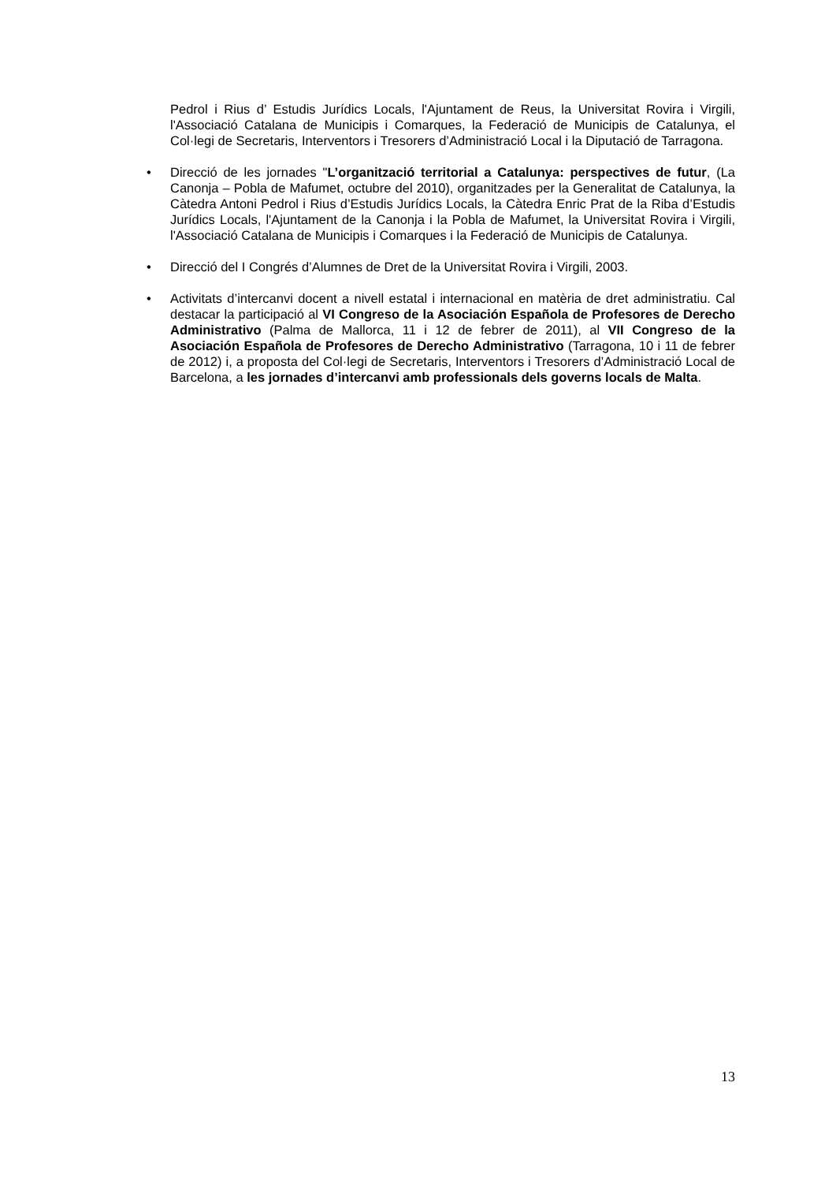Pedrol i Rius d’ Estudis Jurídics Locals, l'Ajuntament de Reus, la Universitat Rovira i Virgili, l'Associació Catalana de Municipis i Comarques, la Federació de Municipis de Catalunya, el Col·legi de Secretaris, Interventors i Tresorers d’Administració Local i la Diputació de Tarragona.
•
Direcció de les jornades "L’organització territorial a Catalunya: perspectives de futur, (La Canonja – Pobla de Mafumet, octubre del 2010), organitzades per la Generalitat de Catalunya, la Càtedra Antoni Pedrol i Rius d’Estudis Jurídics Locals, la Càtedra Enric Prat de la Riba d’Estudis Jurídics Locals, l'Ajuntament de la Canonja i la Pobla de Mafumet, la Universitat Rovira i Virgili, l'Associació Catalana de Municipis i Comarques i la Federació de Municipis de Catalunya.
•
Direcció del I Congrés d’Alumnes de Dret de la Universitat Rovira i Virgili, 2003.
•
Activitats d’intercanvi docent a nivell estatal i internacional en matèria de dret administratiu. Cal destacar la participació al VI Congreso de la Asociación Española de Profesores de Derecho Administrativo (Palma de Mallorca, 11 i 12 de febrer de 2011), al VII Congreso de la Asociación Española de Profesores de Derecho Administrativo (Tarragona, 10 i 11 de febrer de 2012) i, a proposta del Col·legi de Secretaris, Interventors i Tresorers d’Administració Local de Barcelona, a les jornades d’intercanvi amb professionals dels governs locals de Malta.
13